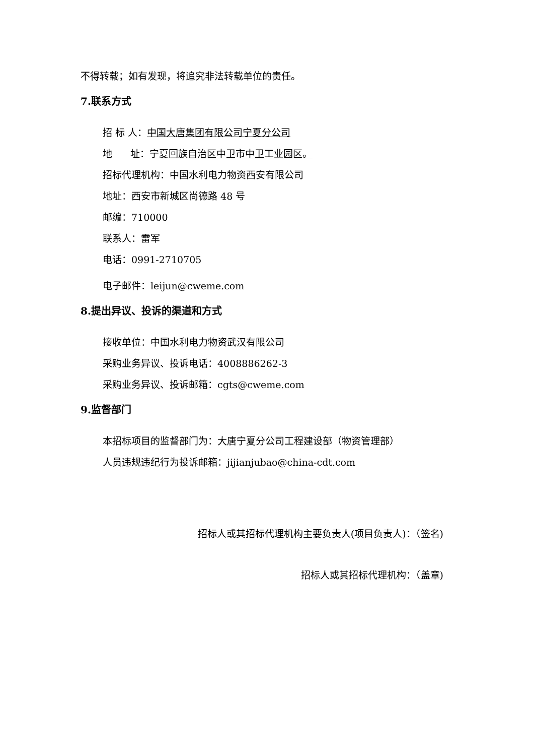不得转载；如有发现，将追究非法转载单位的责任。
7.联系方式
招 标 人：中国大唐集团有限公司宁夏分公司
地 址：宁夏回族自治区中卫市中卫工业园区。
招标代理机构：中国水利电力物资西安有限公司
地址：西安市新城区尚德路 48 号
邮编：710000
联系人：雷军
电话：0991-2710705
电子邮件：leijun@cweme.com
8.提出异议、投诉的渠道和方式
接收单位：中国水利电力物资武汉有限公司
采购业务异议、投诉电话：4008886262-3
采购业务异议、投诉邮箱：cgts@cweme.com
9.监督部门
本招标项目的监督部门为：大唐宁夏分公司工程建设部（物资管理部）
人员违规违纪行为投诉邮箱：jijianjubao@china-cdt.com
招标人或其招标代理机构主要负责人(项目负责人)：（签名)
招标人或其招标代理机构：（盖章)